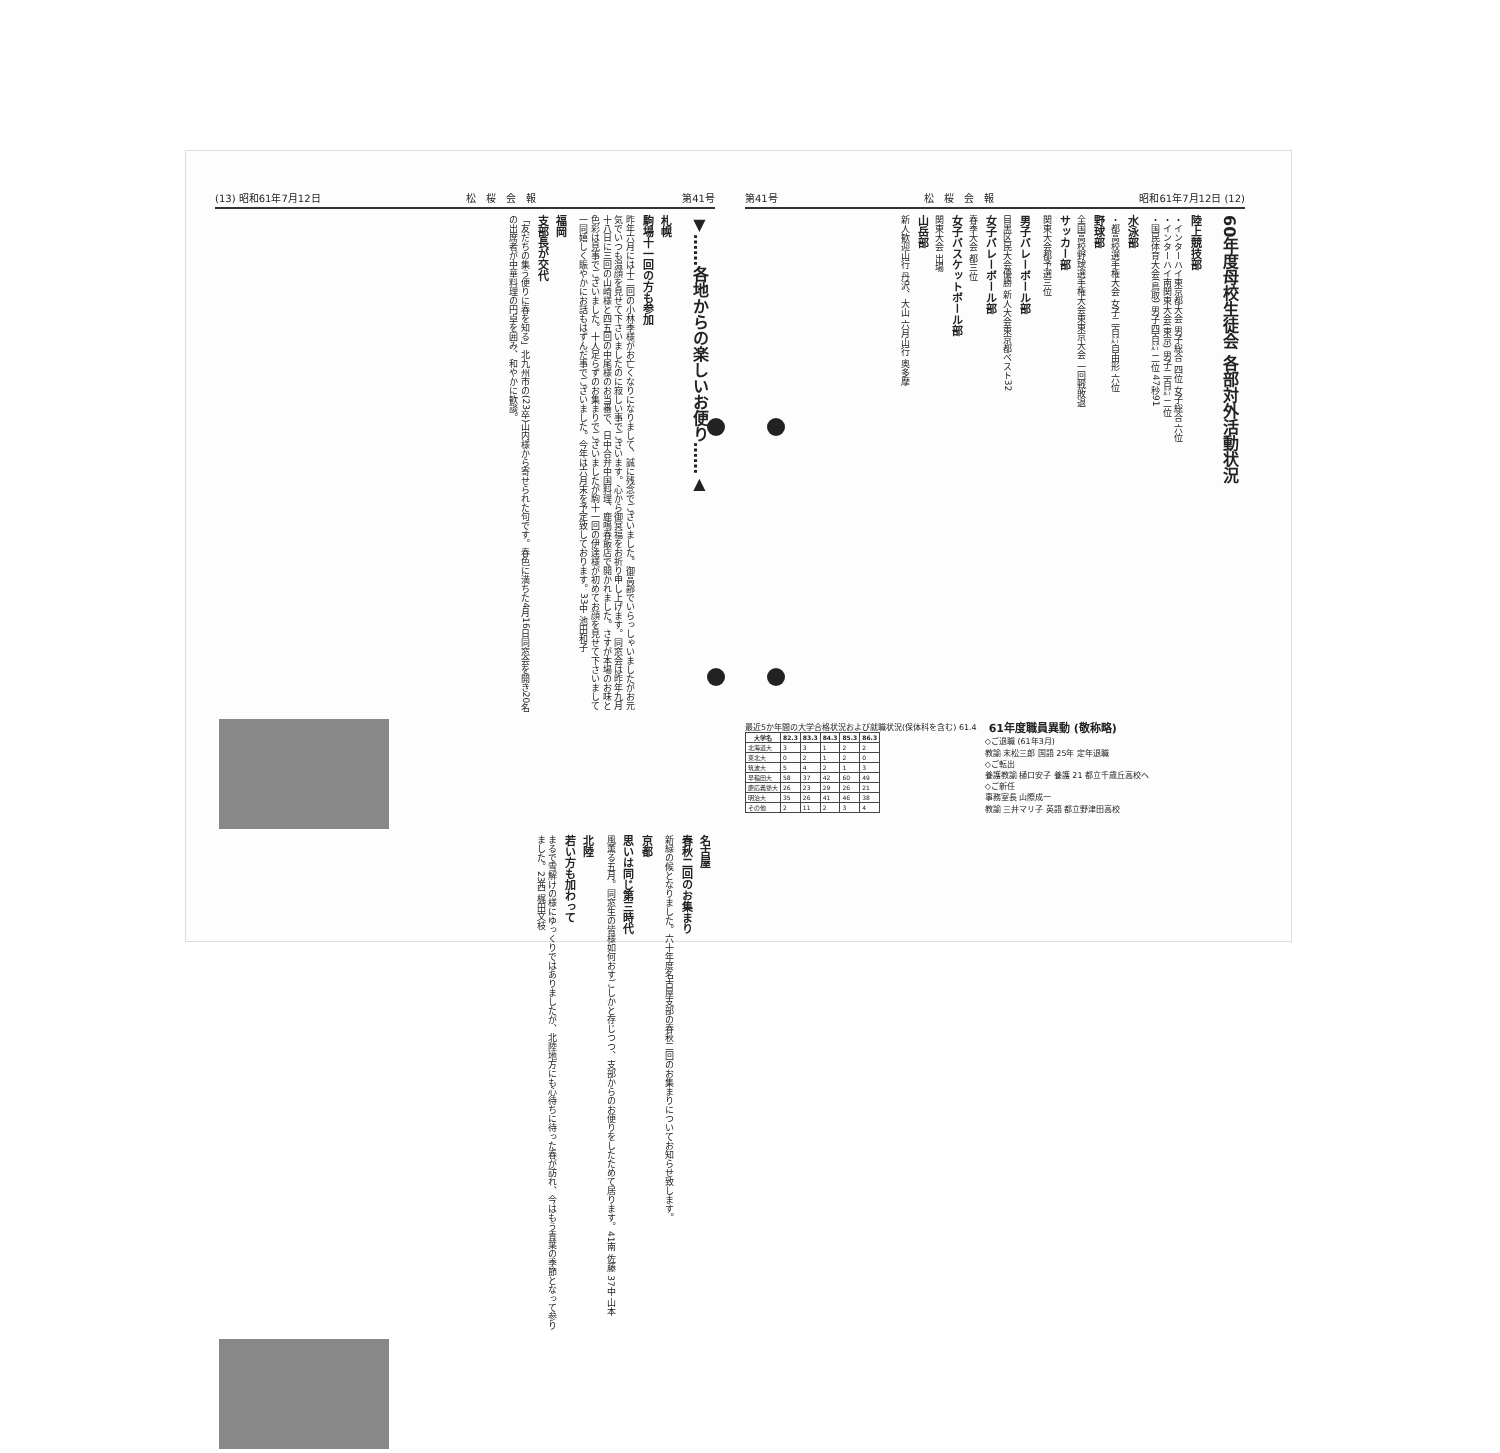(13) 昭和61年7月12日 松　桜　会　報 第41号
▼……各地からの楽しいお便り……▲
札幌
駒場十一回の方も参加
昨年六月には十二回の小林季様がお亡くなりになりまして、誠に残念でございました。御高齢でいらっしゃいましたがお元気でいつも温顔を見せて下さいましたのに寂しい事でございます。心から御冥福をお祈り申し上げます。同窓会は昨年九月十八日に三回の山崎様と四五回の中尾様のお当番で、日中合弁中国料理、鹿鳴春飯店で開かれました。さすが本場のお味と色彩は見事でございました。十人足らずのお集まりでございましたが駒十一回の伊達様が初めてお顔を見せて下さいまして一同嬉しく賑やかにお話もはずんだ事でございました。今年は六月末を予定致しております。33中 池田和子
福岡
支部長が交代
「友だちの集う便りに春を知る」北九州市の(23卒)山内様から寄せられた句です。春色に満ちた4月16日同窓会を開き20名の出席者が中華料理の円卓を囲み、和やかに歓談。
名古屋
春秋二回のお集まり
新緑の候となりました。六十年度名古屋支部の春秋二回のお集まりについてお知らせ致します。
京都
思いは同じ第三時代
風薫る五月。同窓生の皆様如何おすごしかと存じつつ、支部からのお便りをしたためて居ります。41南 佐藤 37中 山本
北陸
若い方も加わって
まるで雪解けの様にゆっくりではありましたが、北陸地方にも心待ちに待った春が訪れ、今はもう青葉の季節となって参りました。23西 梶田文枝
第41号 松　桜　会　報 昭和61年7月12日 (12)
60年度母校生徒会 各部対外活動状況
陸上競技部
・インターハイ東京都大会 男子総合 四位 女子総合 六位
・インターハイ南関東大会(東京) 男子二百㍍ 二位
・国民体育大会(鳥取) 男子四百㍍ 二位 47秒91
水泳部
・都高校選手権大会 女子二百㍍自由形 六位
野球部
全国高校野球選手権大会東東京大会 一回戦敗退
サッカー部
関東大会都予選三位
男子バレーボール部
目黒区民大会優勝 新人大会東京都ベスト32
女子バレーボール部
春季大会 都三位
女子バスケットボール部
関東大会 出場
山岳部
新人歓迎山行 丹沢、大山 六月山行 奥多摩
最近5か年間の大学合格状況および就職状況(保体科を含む) 61.4
| 大学名 | 82.3 | 83.3 | 84.3 | 85.3 | 86.3 |
| --- | --- | --- | --- | --- | --- |
| 北海道大 | 3 | 3 | 1 | 2 | 2 |
| 東北大 | 0 | 2 | 1 | 2 | 0 |
| 筑波大 | 5 | 4 | 2 | 1 | 3 |
| 早稲田大 | 58 | 37 | 42 | 60 | 49 |
| 慶応義塾大 | 26 | 23 | 29 | 26 | 21 |
| 明治大 | 35 | 26 | 41 | 46 | 38 |
| その他 | 2 | 11 | 2 | 3 | 4 |
61年度職員異動 (敬称略)
◇ご退職 (61年3月)
教諭 末松三郎 国語 25年 定年退職
◇ご転出
養護教諭 樋口安子 養護 21 都立千歳丘高校へ
◇ご新任
事務室長 山際成一
教諭 三井マリ子 英語 都立野津田高校